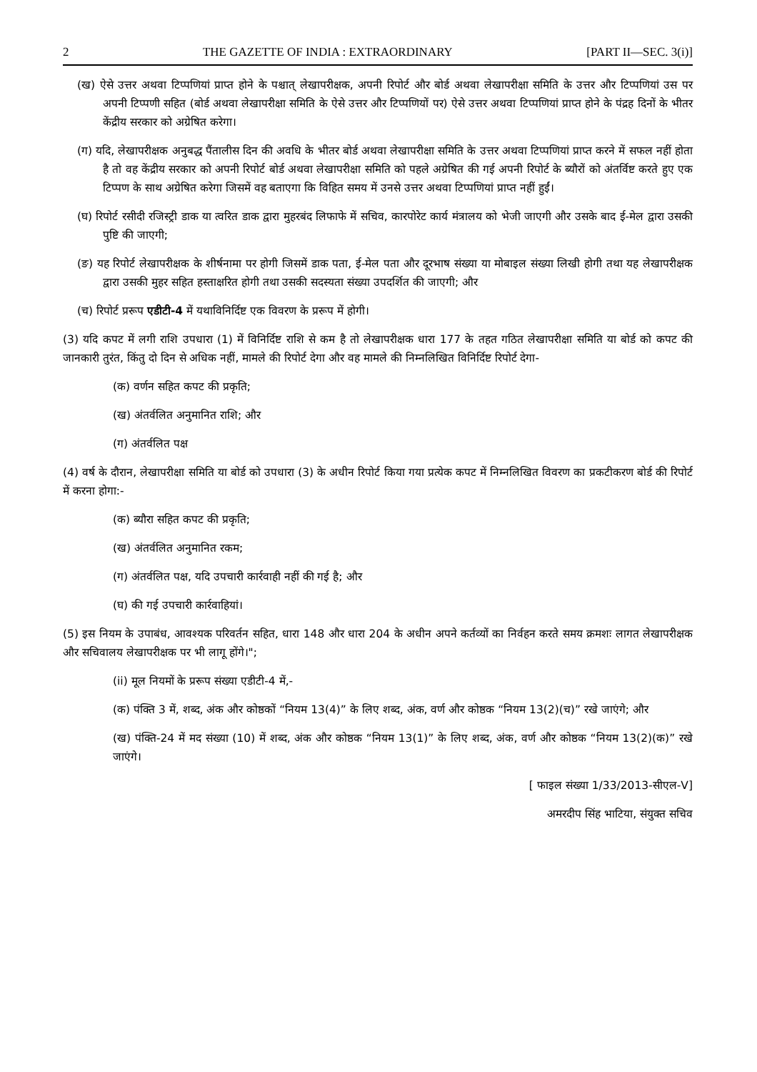2 THE GAZETTE OF INDIA : EXTRAORDINARY [PART II—SEC. 3(i)]
(ख) ऐसे उत्तर अथवा टिप्पणियां प्राप्त होने के पश्चात् लेखापरीक्षक, अपनी रिपोर्ट और बोर्ड अथवा लेखापरीक्षा समिति के उत्तर और टिप्पणियां उस पर अपनी टिप्पणी सहित (बोर्ड अथवा लेखापरीक्षा समिति के ऐसे उत्तर और टिप्पणियों पर) ऐसे उत्तर अथवा टिप्पणियां प्राप्त होने के पंद्रह दिनों के भीतर केंद्रीय सरकार को अग्रेषित करेगा।
(ग) यदि, लेखापरीक्षक अनुबद्ध पैंतालीस दिन की अवधि के भीतर बोर्ड अथवा लेखापरीक्षा समिति के उत्तर अथवा टिप्पणियां प्राप्त करने में सफल नहीं होता है तो वह केंद्रीय सरकार को अपनी रिपोर्ट बोर्ड अथवा लेखापरीक्षा समिति को पहले अग्रेषित की गई अपनी रिपोर्ट के ब्यौरों को अंतर्विष्ट करते हुए एक टिप्पण के साथ अग्रेषित करेगा जिसमें वह बताएगा कि विहित समय में उनसे उत्तर अथवा टिप्पणियां प्राप्त नहीं हुईं।
(घ) रिपोर्ट रसीदी रजिस्ट्री डाक या त्वरित डाक द्वारा मुहरबंद लिफाफे में सचिव, कारपोरेट कार्य मंत्रालय को भेजी जाएगी और उसके बाद ई-मेल द्वारा उसकी पुष्टि की जाएगी;
(ङ) यह रिपोर्ट लेखापरीक्षक के शीर्षनामा पर होगी जिसमें डाक पता, ई-मेल पता और दूरभाष संख्या या मोबाइल संख्या लिखी होगी तथा यह लेखापरीक्षक द्वारा उसकी मुहर सहित हस्ताक्षरित होगी तथा उसकी सदस्यता संख्या उपदर्शित की जाएगी; और
(च) रिपोर्ट प्ररूप एडीटी-4 में यथाविनिर्दिष्ट एक विवरण के प्ररूप में होगी।
(3) यदि कपट में लगी राशि उपधारा (1) में विनिर्दिष्ट राशि से कम है तो लेखापरीक्षक धारा 177 के तहत गठित लेखापरीक्षा समिति या बोर्ड को कपट की जानकारी तुरंत, किंतु दो दिन से अधिक नहीं, मामले की रिपोर्ट देगा और वह मामले की निम्नलिखित विनिर्दिष्ट रिपोर्ट देगा-
(क) वर्णन सहित कपट की प्रकृति;
(ख) अंतर्वलित अनुमानित राशि; और
(ग) अंतर्वलित पक्ष
(4) वर्ष के दौरान, लेखापरीक्षा समिति या बोर्ड को उपधारा (3) के अधीन रिपोर्ट किया गया प्रत्येक कपट में निम्नलिखित विवरण का प्रकटीकरण बोर्ड की रिपोर्ट में करना होगा:-
(क) ब्यौरा सहित कपट की प्रकृति;
(ख) अंतर्वलित अनुमानित रकम;
(ग) अंतर्वलित पक्ष, यदि उपचारी कार्रवाही नहीं की गई है; और
(घ) की गई उपचारी कार्रवाहियां।
(5) इस नियम के उपाबंध, आवश्यक परिवर्तन सहित, धारा 148 और धारा 204 के अधीन अपने कर्तव्यों का निर्वहन करते समय क्रमशः लागत लेखापरीक्षक और सचिवालय लेखापरीक्षक पर भी लागू होंगे।";
(ii) मूल नियमों के प्ररूप संख्या एडीटी-4 में,-
(क) पंक्ति 3 में, शब्द, अंक और कोष्ठकों “नियम 13(4)” के लिए शब्द, अंक, वर्ण और कोष्ठक “नियम 13(2)(च)” रखे जाएंगे; और
(ख) पंक्ति-24 में मद संख्या (10) में शब्द, अंक और कोष्ठक “नियम 13(1)” के लिए शब्द, अंक, वर्ण और कोष्ठक “नियम 13(2)(क)” रखे जाएंगे।
[ फाइल संख्या 1/33/2013-सीएल-V]
अमरदीप सिंह भाटिया, संयुक्त सचिव